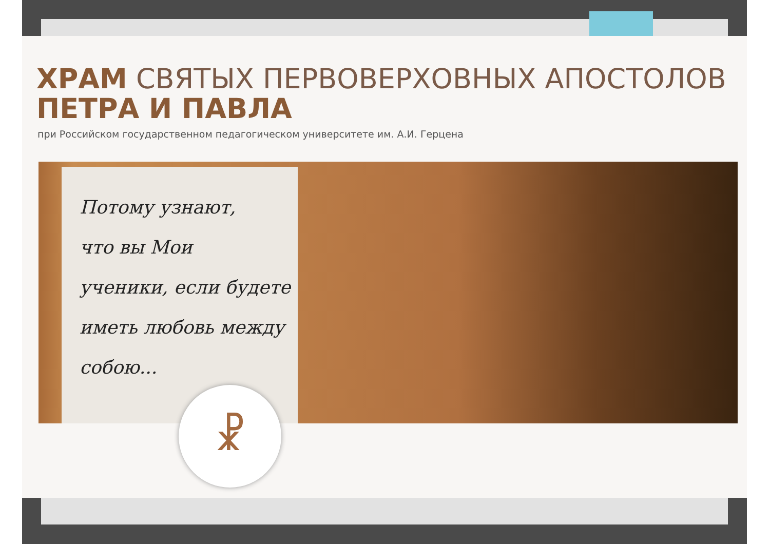ХРАМ СВЯТЫХ ПЕРВОВЕРХОВНЫХ АПОСТОЛОВ
ПЕТРА И ПАВЛА
при Российском государственном педагогическом университете им. А.И. Герцена
Потому узнают,
что вы Мои
ученики, если будете
иметь любовь между
собою...
☧